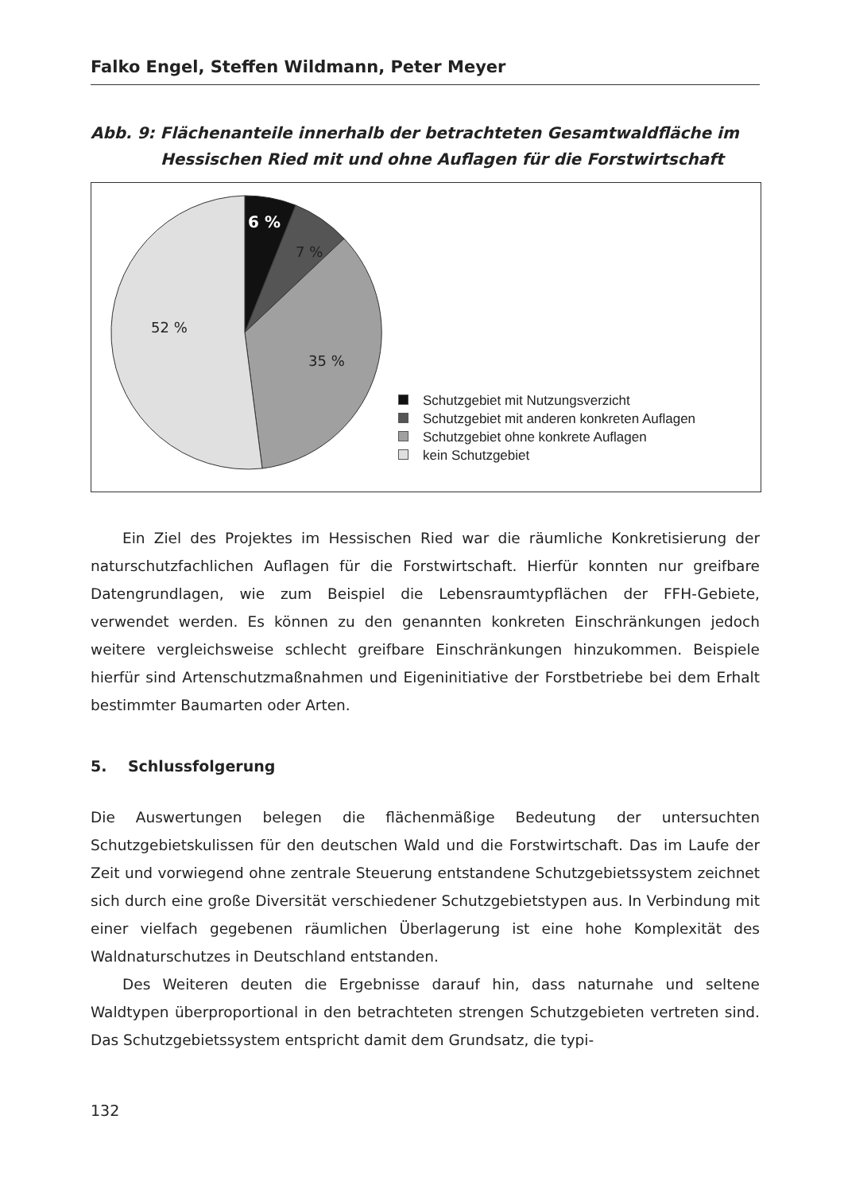Falko Engel, Steffen Wildmann, Peter Meyer
Abb. 9: Flächenanteile innerhalb der betrachteten Gesamtwaldfläche im
Hessischen Ried mit und ohne Auflagen für die Forstwirtschaft
6 %
7 %
35 %
52 %
Schutzgebiet mit Nutzungsverzicht
Schutzgebiet mit anderen konkreten Auflagen
Schutzgebiet ohne konkrete Auflagen
kein Schutzgebiet
Ein Ziel des Projektes im Hessischen Ried war die räumliche Konkretisierung der naturschutzfachlichen Auflagen für die Forstwirtschaft. Hierfür konnten nur greifbare Datengrundlagen, wie zum Beispiel die Lebensraumtypflächen der FFH-Gebiete, verwendet werden. Es können zu den genannten konkreten Einschränkungen jedoch weitere vergleichsweise schlecht greifbare Einschränkungen hinzukommen. Beispiele hierfür sind Artenschutzmaßnahmen und Eigeninitiative der Forstbetriebe bei dem Erhalt bestimmter Baumarten oder Arten.
5. Schlussfolgerung
Die Auswertungen belegen die flächenmäßige Bedeutung der untersuchten Schutzgebietskulissen für den deutschen Wald und die Forstwirtschaft. Das im Laufe der Zeit und vorwiegend ohne zentrale Steuerung entstandene Schutzgebietssystem zeichnet sich durch eine große Diversität verschiedener Schutzgebietstypen aus. In Verbindung mit einer vielfach gegebenen räumlichen Überlagerung ist eine hohe Komplexität des Waldnaturschutzes in Deutschland entstanden.
Des Weiteren deuten die Ergebnisse darauf hin, dass naturnahe und seltene Waldtypen überproportional in den betrachteten strengen Schutzgebieten vertreten sind. Das Schutzgebietssystem entspricht damit dem Grundsatz, die typi-
132